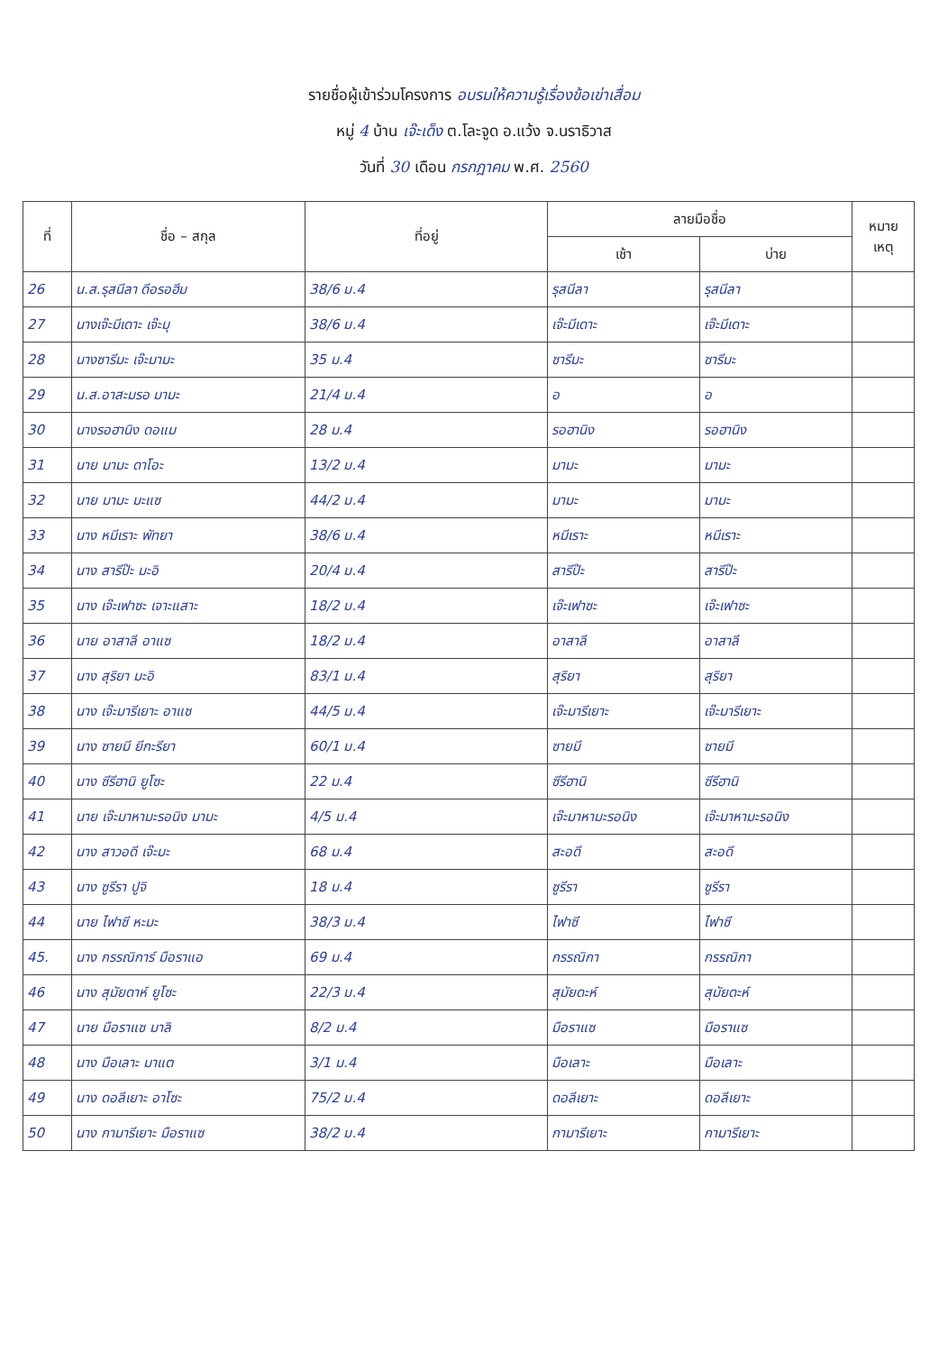รายชื่อผู้เข้าร่วมโครงการ อบรมให้ความรู้เรื่องข้อเข่าเสื่อม
หมู่ 4 บ้าน เจ๊ะเด็ง ต.โละจูด อ.แว้ง จ.นราธิวาส
วันที่ 30 เดือน กรกฎาคม พ.ศ. 2560
| ที่ | ชื่อ – สกุล | ที่อยู่ | ลายมือชื่อ | | หมาย เหตุ |
| --- | --- | --- | --- | --- | --- |
| | | | เช้า | บ่าย | |
| 26 | น.ส.รุสนีลา ดีอรอฮีม | 38/6 ม.4 | รุสนีลา | รุสนีลา | |
| 27 | นางเจ๊ะมีเดาะ เจ๊ะมุ | 38/6 ม.4 | เจ๊ะมีเดาะ | เจ๊ะมีเดาะ | |
| 28 | นางซารีมะ เจ๊ะมามะ | 35 ม.4 | ซารีมะ | ซารีมะ | |
| 29 | น.ส.อาสะมรอ มามะ | 21/4 ม.4 | อ | อ | |
| 30 | นางรอฮานิง ดอแม | 28 ม.4 | รอฮานิง | รอฮานิง | |
| 31 | นาย มามะ ดาโอะ | 13/2 ม.4 | มามะ | มามะ | |
| 32 | นาย มามะ มะแซ | 44/2 ม.4 | มามะ | มามะ | |
| 33 | นาง หมีเราะ พัทยา | 38/6 ม.4 | หมีเราะ | หมีเราะ | |
| 34 | นาง สารีป๊ะ มะอิ | 20/4 ม.4 | สารีป๊ะ | สารีป๊ะ | |
| 35 | นาง เจ๊ะเฟาซะ เจาะแสาะ | 18/2 ม.4 | เจ๊ะเฟาซะ | เจ๊ะเฟาซะ | |
| 36 | นาย อาสาลี อาแซ | 18/2 ม.4 | อาสาลี | อาสาลี | |
| 37 | นาง สุริยา มะอิ | 83/1 ม.4 | สุริยา | สุริยา | |
| 38 | นาง เจ๊ะมารีเยาะ อาแซ | 44/5 ม.4 | เจ๊ะมารีเยาะ | เจ๊ะมารีเยาะ | |
| 39 | นาง ซายมี ยีกะรียา | 60/1 ม.4 | ซายมี | ซายมี | |
| 40 | นาง ซีรีฮานิ ยูโซะ | 22 ม.4 | ซีรีฮานิ | ซีรีฮานิ | |
| 41 | นาย เจ๊ะมาหามะรอนิง มามะ | 4/5 ม.4 | เจ๊ะมาหามะรอนิง | เจ๊ะมาหามะรอนิง | |
| 42 | นาง สาวอดี เจ๊ะมะ | 68 ม.4 | สะอดี | สะอดี | |
| 43 | นาง ซูรีรา ปูจิ | 18 ม.4 | ซูรีรา | ซูรีรา | |
| 44 | นาย ไฟาซี หะมะ | 38/3 ม.4 | ไฟาซี | ไฟาซี | |
| 45. | นาง กรรณิการ์ มือราแอ | 69 ม.4 | กรรณิกา | กรรณิกา | |
| 46 | นาง สุมัยดาห์ ยูโซะ | 22/3 ม.4 | สุมัยดะห์ | สุมัยดะห์ | |
| 47 | นาย มือราแซ มาลิ | 8/2 ม.4 | มือราแซ | มือราแซ | |
| 48 | นาง มือเลาะ มาแต | 3/1 ม.4 | มือเลาะ | มือเลาะ | |
| 49 | นาง ดอลีเยาะ อาโซะ | 75/2 ม.4 | ดอลีเยาะ | ดอลีเยาะ | |
| 50 | นาง กามารีเยาะ มือราแซ | 38/2 ม.4 | กามารีเยาะ | กามารีเยาะ | |